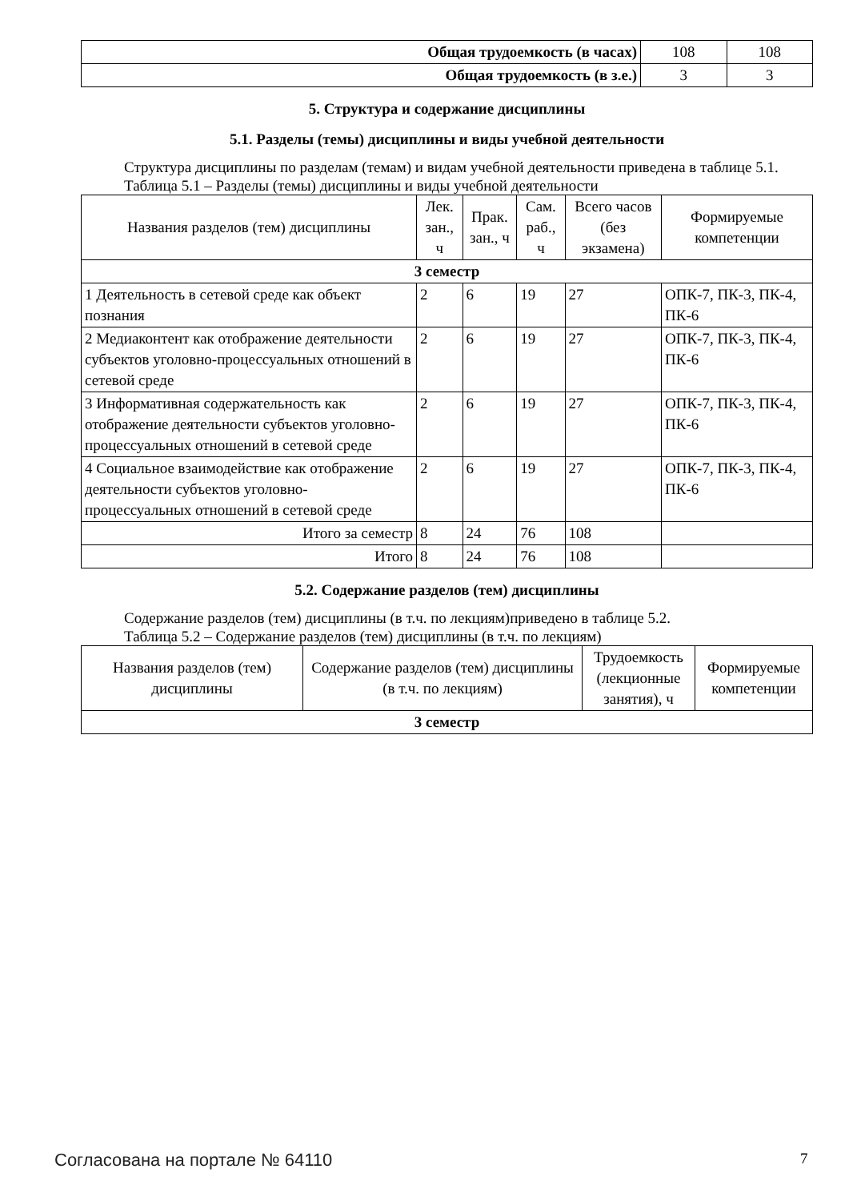| Общая трудоемкость (в часах) | 108 | 108 |
| Общая трудоемкость (в з.е.) | 3 | 3 |
5. Структура и содержание дисциплины
5.1. Разделы (темы) дисциплины и виды учебной деятельности
Структура дисциплины по разделам (темам) и видам учебной деятельности приведена в таблице 5.1.
Таблица 5.1 – Разделы (темы) дисциплины и виды учебной деятельности
| Названия разделов (тем) дисциплины | Лек. зан., ч | Прак. зан., ч | Сам. раб., ч | Всего часов (без экзамена) | Формируемые компетенции |
| --- | --- | --- | --- | --- | --- |
| 3 семестр | | | | | |
| 1 Деятельность в сетевой среде как объект познания | 2 | 6 | 19 | 27 | ОПК-7, ПК-3, ПК-4, ПК-6 |
| 2 Медиаконтент как отображение деятельности субъектов уголовно-процессуальных отношений в сетевой среде | 2 | 6 | 19 | 27 | ОПК-7, ПК-3, ПК-4, ПК-6 |
| 3 Информативная содержательность как отображение деятельности субъектов уголовно-процессуальных отношений в сетевой среде | 2 | 6 | 19 | 27 | ОПК-7, ПК-3, ПК-4, ПК-6 |
| 4 Социальное взаимодействие как отображение деятельности субъектов уголовно-процессуальных отношений в сетевой среде | 2 | 6 | 19 | 27 | ОПК-7, ПК-3, ПК-4, ПК-6 |
| Итого за семестр | 8 | 24 | 76 | 108 | |
| Итого | 8 | 24 | 76 | 108 | |
5.2. Содержание разделов (тем) дисциплины
Содержание разделов (тем) дисциплины (в т.ч. по лекциям)приведено в таблице 5.2.
Таблица 5.2 – Содержание разделов (тем) дисциплины (в т.ч. по лекциям)
| Названия разделов (тем) дисциплины | Содержание разделов (тем) дисциплины (в т.ч. по лекциям) | Трудоемкость (лекционные занятия), ч | Формируемые компетенции |
| --- | --- | --- | --- |
| 3 семестр | | | |
Согласована на портале № 64110 7